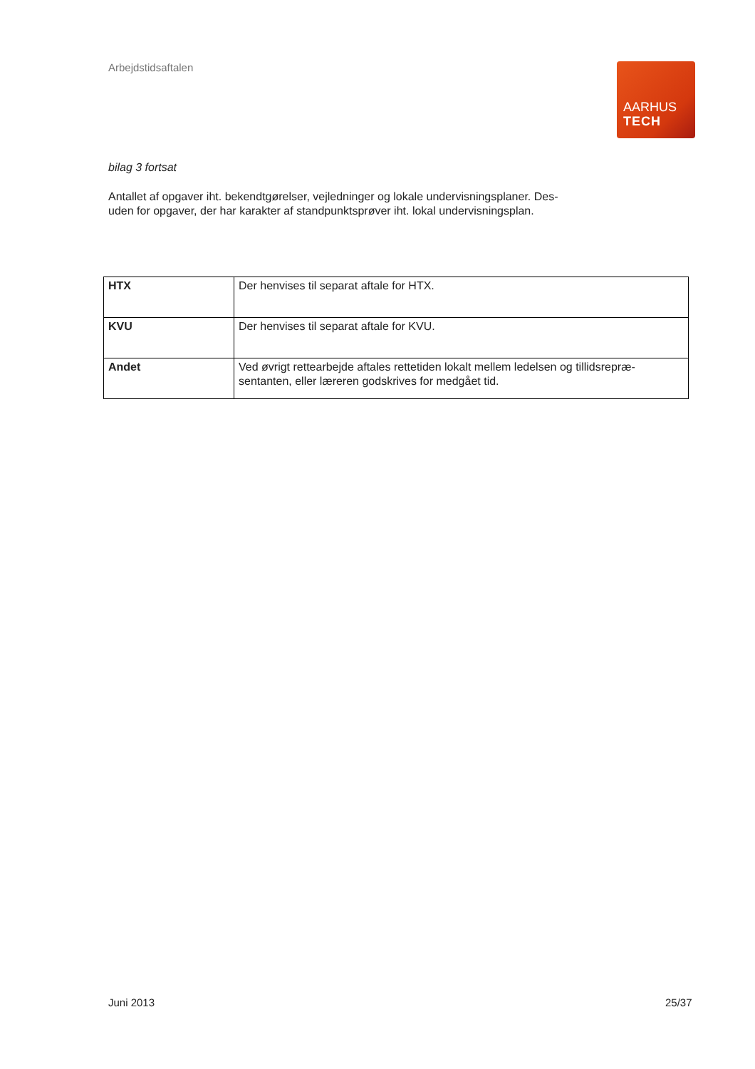Arbejdstidsaftalen
AARHUS
TECH
bilag 3 fortsat
Antallet af opgaver iht. bekendtgørelser, vejledninger og lokale undervisningsplaner. Des-
uden for opgaver, der har karakter af standpunktsprøver iht. lokal undervisningsplan.
| HTX | Der henvises til separat aftale for HTX. |
| KVU | Der henvises til separat aftale for KVU. |
| Andet | Ved øvrigt rettearbejde aftales rettetiden lokalt mellem ledelsen og tillidsrepræ-sentanten, eller læreren godskrives for medgået tid. |
Juni 2013 25/37